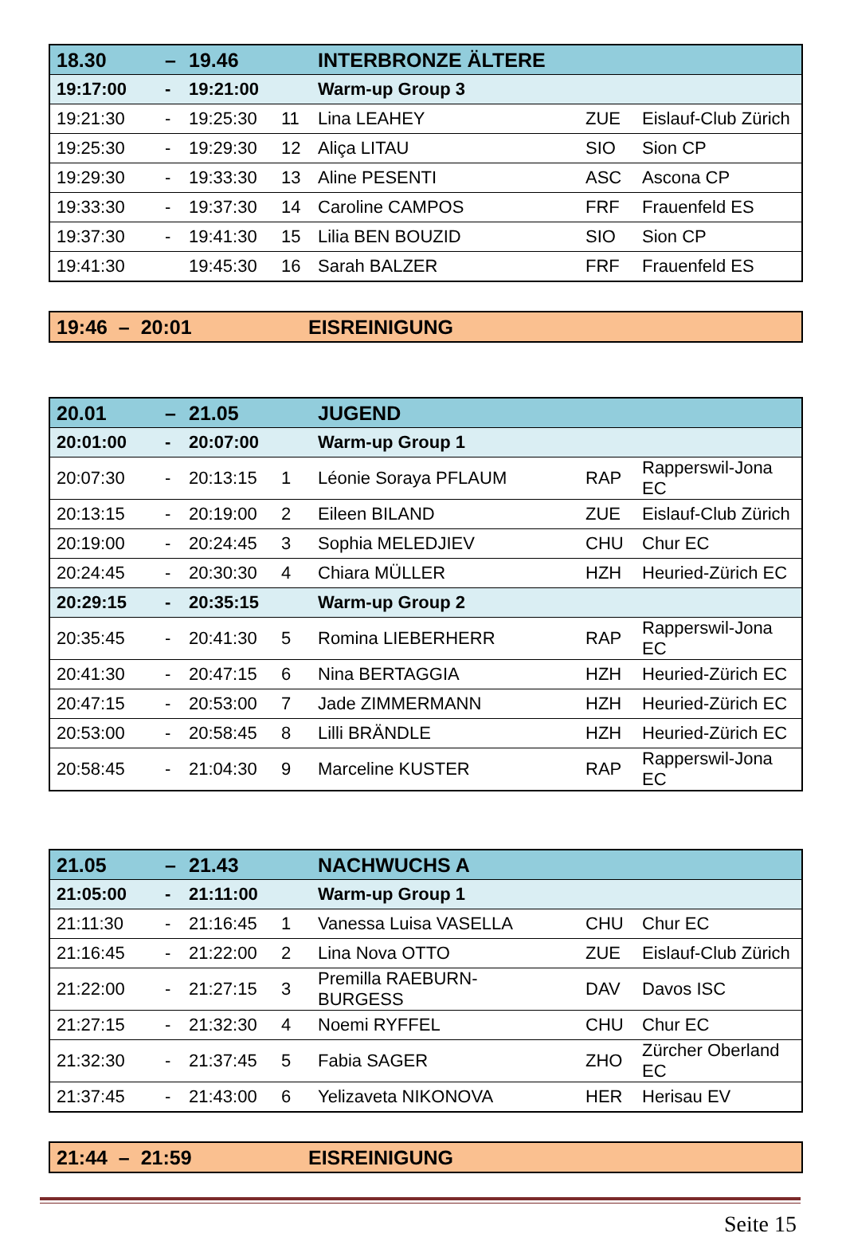| 18.30 | – | 19.46 | | INTERBRONZE ÄLTERE | | |
| 19:17:00 | - | 19:21:00 | | Warm-up Group 3 | | |
| 19:21:30 | - | 19:25:30 | 11 | Lina LEAHEY | ZUE | Eislauf-Club Zürich |
| 19:25:30 | - | 19:29:30 | 12 | Aliça LITAU | SIO | Sion CP |
| 19:29:30 | - | 19:33:30 | 13 | Aline PESENTI | ASC | Ascona CP |
| 19:33:30 | - | 19:37:30 | 14 | Caroline CAMPOS | FRF | Frauenfeld ES |
| 19:37:30 | - | 19:41:30 | 15 | Lilia BEN BOUZID | SIO | Sion CP |
| 19:41:30 | | 19:45:30 | 16 | Sarah BALZER | FRF | Frauenfeld ES |
| 19:46 – 20:01 | EISREINIGUNG |
| 20.01 | – | 21.05 | | JUGEND | | |
| 20:01:00 | - | 20:07:00 | | Warm-up Group 1 | | |
| 20:07:30 | - | 20:13:15 | 1 | Léonie Soraya PFLAUM | RAP | Rapperswil-Jona EC |
| 20:13:15 | - | 20:19:00 | 2 | Eileen BILAND | ZUE | Eislauf-Club Zürich |
| 20:19:00 | - | 20:24:45 | 3 | Sophia MELEDJIEV | CHU | Chur EC |
| 20:24:45 | - | 20:30:30 | 4 | Chiara MÜLLER | HZH | Heuried-Zürich EC |
| 20:29:15 | - | 20:35:15 | | Warm-up Group 2 | | |
| 20:35:45 | - | 20:41:30 | 5 | Romina LIEBERHERR | RAP | Rapperswil-Jona EC |
| 20:41:30 | - | 20:47:15 | 6 | Nina BERTAGGIA | HZH | Heuried-Zürich EC |
| 20:47:15 | - | 20:53:00 | 7 | Jade ZIMMERMANN | HZH | Heuried-Zürich EC |
| 20:53:00 | - | 20:58:45 | 8 | Lilli BRÄNDLE | HZH | Heuried-Zürich EC |
| 20:58:45 | - | 21:04:30 | 9 | Marceline KUSTER | RAP | Rapperswil-Jona EC |
| 21.05 | – | 21.43 | | NACHWUCHS A | | |
| 21:05:00 | - | 21:11:00 | | Warm-up Group 1 | | |
| 21:11:30 | - | 21:16:45 | 1 | Vanessa Luisa VASELLA | CHU | Chur EC |
| 21:16:45 | - | 21:22:00 | 2 | Lina Nova OTTO | ZUE | Eislauf-Club Zürich |
| 21:22:00 | - | 21:27:15 | 3 | Premilla RAEBURN- BURGESS | DAV | Davos ISC |
| 21:27:15 | - | 21:32:30 | 4 | Noemi RYFFEL | CHU | Chur EC |
| 21:32:30 | - | 21:37:45 | 5 | Fabia SAGER | ZHO | Zürcher Oberland EC |
| 21:37:45 | - | 21:43:00 | 6 | Yelizaveta NIKONOVA | HER | Herisau EV |
| 21:44 – 21:59 | EISREINIGUNG |
Seite 15